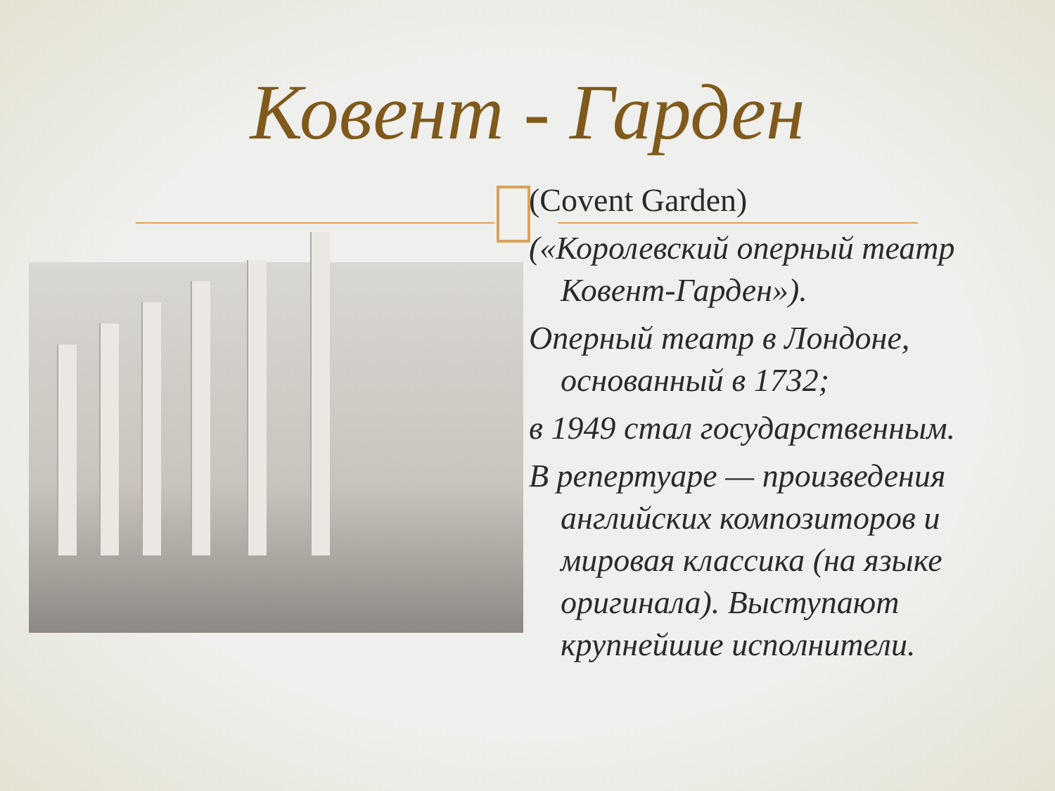Ковент - Гарден
(Covent Garden)
(«Королевский оперный театр Ковент-Гарден»).
Оперный театр в Лондоне, основанный в 1732;
в 1949 стал государственным.
В репертуаре — произведения английских композиторов и мировая классика (на языке оригинала). Выступают крупнейшие исполнители.